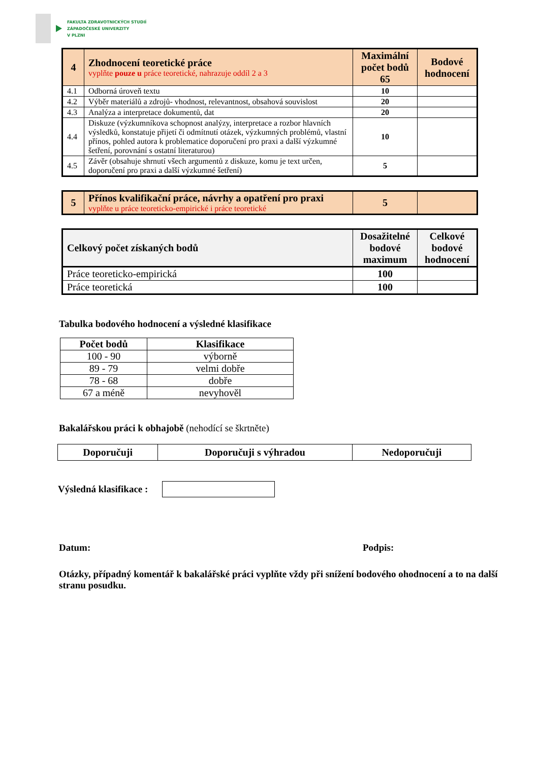FAKULTA ZDRAVOTNICKÝCH STUDIÍ
ZÁPADOČESKÉ UNIVERZITY
V PLZNI
| 4 | Zhodnocení teoretické práce vyplňte pouze u práce teoretické, nahrazuje oddíl 2 a 3 | Maximální počet bodů 65 | Bodové hodnocení |
| 4.1 | Odborná úroveň textu | 10 | |
| 4.2 | Výběr materiálů a zdrojů- vhodnost, relevantnost, obsahová souvislost | 20 | |
| 4.3 | Analýza a interpretace dokumentů, dat | 20 | |
| 4.4 | Diskuze (výzkumníkova schopnost analýzy, interpretace a rozbor hlavních výsledků, konstatuje přijetí či odmítnutí otázek, výzkumných problémů, vlastní přínos, pohled autora k problematice doporučení pro praxi a další výzkumné šetření, porovnání s ostatní literaturou) | 10 | |
| 4.5 | Závěr (obsahuje shrnutí všech argumentů z diskuze, komu je text určen, doporučení pro praxi a další výzkumné šetření) | 5 | |
| 5 | Přínos kvalifikační práce, návrhy a opatření pro praxi vyplňte u práce teoreticko-empirické i práce teoretické | 5 | |
| Celkový počet získaných bodů | Dosažitelné bodové maximum | Celkové bodové hodnocení |
| Práce teoreticko-empirická | 100 | |
| Práce teoretická | 100 | |
Tabulka bodového hodnocení a výsledné klasifikace
| Počet bodů | Klasifikace |
| --- | --- |
| 100 - 90 | výborně |
| 89 - 79 | velmi dobře |
| 78 - 68 | dobře |
| 67 a méně | nevyhověl |
Bakalářskou práci k obhajobě (nehodící se škrtněte)
| Doporučuji | Doporučuji s výhradou | Nedoporučuji |
Výsledná klasifikace :
Datum: Podpis:
Otázky, případný komentář k bakalářské práci vyplňte vždy při snížení bodového ohodnocení a to na další stranu posudku.